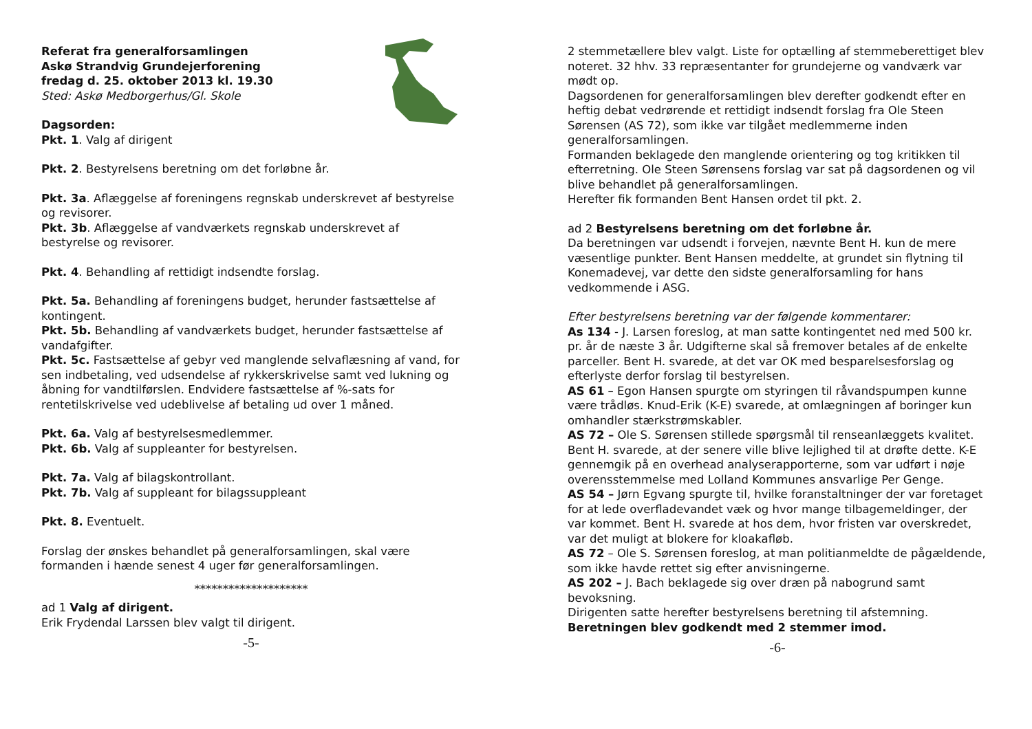Referat fra generalforsamlingen
Askø Strandvig Grundejerforening
fredag d. 25. oktober 2013 kl. 19.30
Sted: Askø Medborgerhus/Gl. Skole
Dagsorden:
Pkt. 1. Valg af dirigent
Pkt. 2. Bestyrelsens beretning om det forløbne år.
Pkt. 3a. Aflæggelse af foreningens regnskab underskrevet af bestyrelse og revisorer.
Pkt. 3b. Aflæggelse af vandværkets regnskab underskrevet af bestyrelse og revisorer.
Pkt. 4. Behandling af rettidigt indsendte forslag.
Pkt. 5a. Behandling af foreningens budget, herunder fastsættelse af kontingent.
Pkt. 5b. Behandling af vandværkets budget, herunder fastsættelse af vandafgifter.
Pkt. 5c. Fastsættelse af gebyr ved manglende selvaflæsning af vand, for sen indbetaling, ved udsendelse af rykkerskrivelse samt ved lukning og åbning for vandtilførslen. Endvidere fastsættelse af %-sats for rentetilskrivelse ved udeblivelse af betaling ud over 1 måned.
Pkt. 6a. Valg af bestyrelsesmedlemmer.
Pkt. 6b. Valg af suppleanter for bestyrelsen.
Pkt. 7a. Valg af bilagskontrollant.
Pkt. 7b. Valg af suppleant for bilagssuppleant
Pkt. 8. Eventuelt.
Forslag der ønskes behandlet på generalforsamlingen, skal være formanden i hænde senest 4 uger før generalforsamlingen.
********************
ad 1 Valg af dirigent.
Erik Frydendal Larssen blev valgt til dirigent.
-5-
2 stemmetællere blev valgt. Liste for optælling af stemmeberettiget blev noteret. 32 hhv. 33 repræsentanter for grundejerne og vandværk var mødt op.
Dagsordenen for generalforsamlingen blev derefter godkendt efter en heftig debat vedrørende et rettidigt indsendt forslag fra Ole Steen Sørensen (AS 72), som ikke var tilgået medlemmerne inden generalforsamlingen.
Formanden beklagede den manglende orientering og tog kritikken til efterretning. Ole Steen Sørensens forslag var sat på dagsordenen og vil blive behandlet på generalforsamlingen.
Herefter fik formanden Bent Hansen ordet til pkt. 2.
ad 2 Bestyrelsens beretning om det forløbne år.
Da beretningen var udsendt i forvejen, nævnte Bent H. kun de mere væsentlige punkter. Bent Hansen meddelte, at grundet sin flytning til Konemadevej, var dette den sidste generalforsamling for hans vedkommende i ASG.
Efter bestyrelsens beretning var der følgende kommentarer:
As 134 - J. Larsen foreslog, at man satte kontingentet ned med 500 kr. pr. år de næste 3 år. Udgifterne skal så fremover betales af de enkelte parceller. Bent H. svarede, at det var OK med besparelsesforslag og efterlyste derfor forslag til bestyrelsen.
AS 61 – Egon Hansen spurgte om styringen til råvandspumpen kunne være trådløs. Knud-Erik (K-E) svarede, at omlægningen af boringer kun omhandler stærkstrømskabler.
AS 72 – Ole S. Sørensen stillede spørgsmål til renseanlæggets kvalitet. Bent H. svarede, at der senere ville blive lejlighed til at drøfte dette. K-E gennemgik på en overhead analyserapporterne, som var udført i nøje overensstemmelse med Lolland Kommunes ansvarlige Per Genge.
AS 54 – Jørn Egvang spurgte til, hvilke foranstaltninger der var foretaget for at lede overfladevandet væk og hvor mange tilbagemeldinger, der var kommet. Bent H. svarede at hos dem, hvor fristen var overskredet, var det muligt at blokere for kloakafløb.
AS 72 – Ole S. Sørensen foreslog, at man politianmeldte de pågældende, som ikke havde rettet sig efter anvisningerne.
AS 202 – J. Bach beklagede sig over dræn på nabogrund samt bevoksning.
Dirigenten satte herefter bestyrelsens beretning til afstemning.
Beretningen blev godkendt med 2 stemmer imod.
-6-